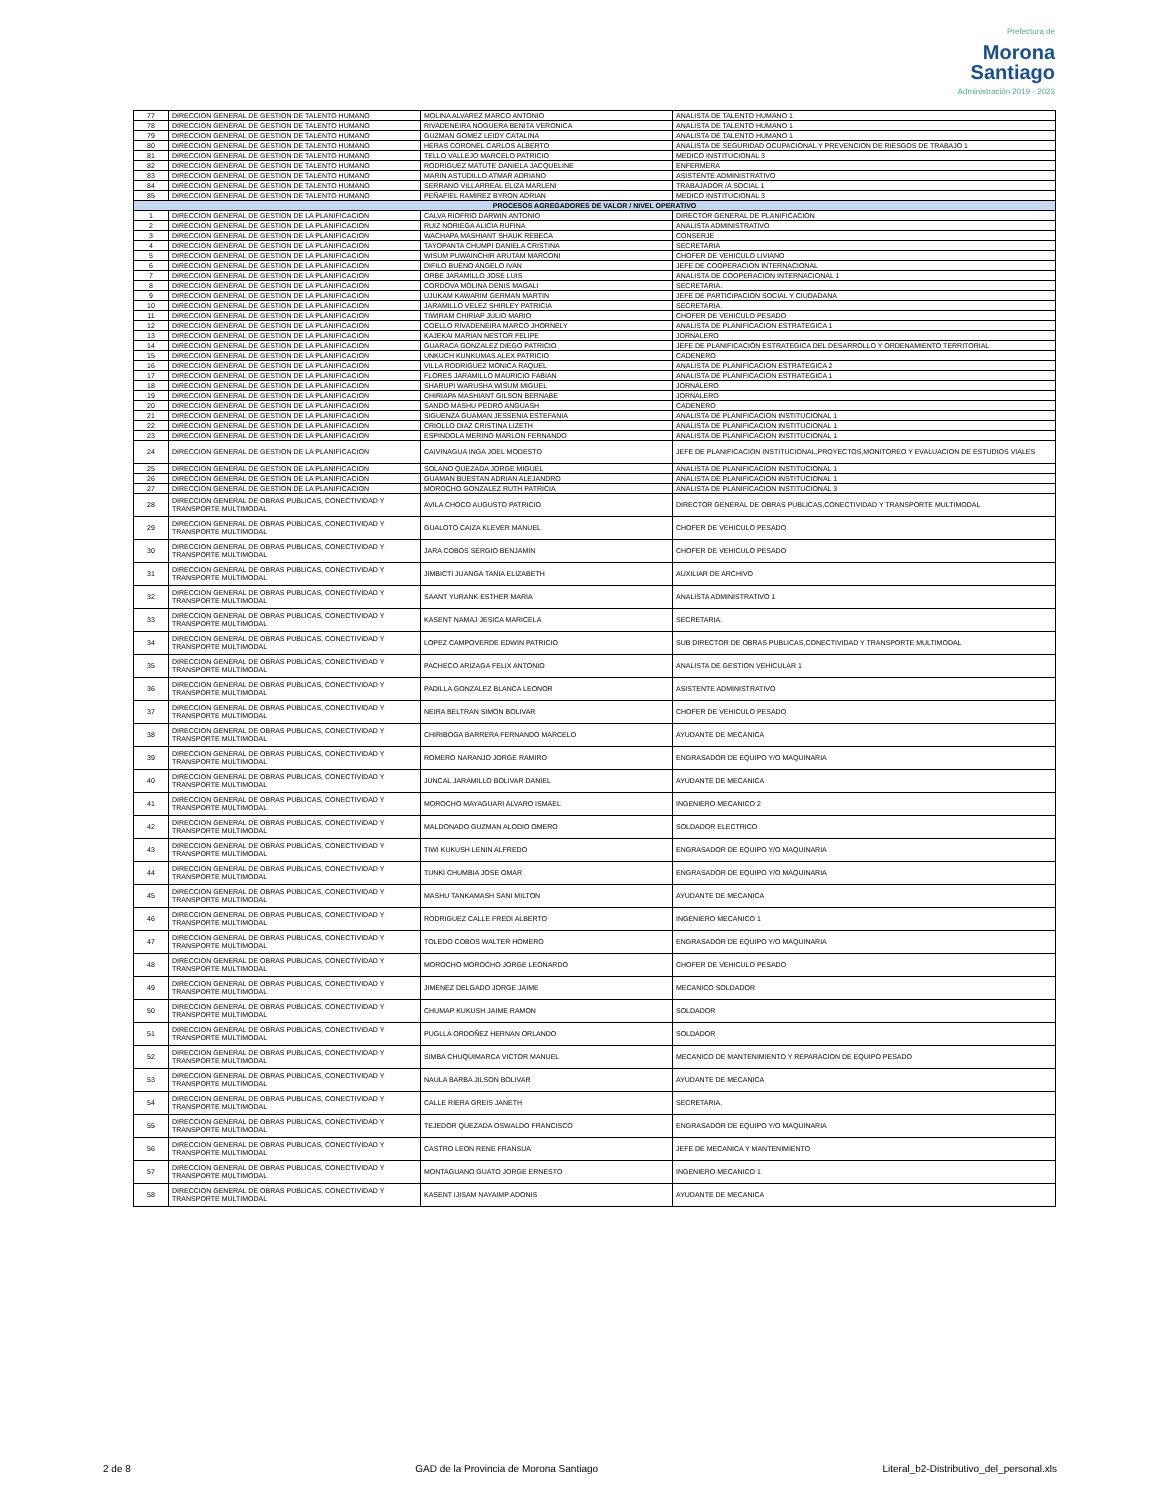Prefectura de
Morona
Santiago
Administración 2019 - 2023
| 77 | DIRECCION GENERAL DE GESTION DE TALENTO HUMANO | MOLINA ALVAREZ MARCO ANTONIO | ANALISTA DE TALENTO HUMANO 1 |
| 78 | DIRECCION GENERAL DE GESTION DE TALENTO HUMANO | RIVADENEIRA NOGUERA BENITA VERONICA | ANALISTA DE TALENTO HUMANO 1 |
| 79 | DIRECCION GENERAL DE GESTION DE TALENTO HUMANO | GUZMAN GOMEZ LEIDY CATALINA | ANALISTA DE TALENTO HUMANO 1 |
| 80 | DIRECCION GENERAL DE GESTION DE TALENTO HUMANO | HERAS CORONEL CARLOS ALBERTO | ANALISTA DE SEGURIDAD OCUPACIONAL Y PREVENCION DE RIESGOS DE TRABAJO 1 |
| 81 | DIRECCION GENERAL DE GESTION DE TALENTO HUMANO | TELLO VALLEJO MARCELO PATRICIO | MEDICO INSTITUCIONAL 3 |
| 82 | DIRECCION GENERAL DE GESTION DE TALENTO HUMANO | RODRIGUEZ MATUTE DANIELA JACQUELINE | ENFERMERA |
| 83 | DIRECCION GENERAL DE GESTION DE TALENTO HUMANO | MARIN ASTUDILLO ATMAR ADRIANO | ASISTENTE ADMINISTRATIVO |
| 84 | DIRECCION GENERAL DE GESTION DE TALENTO HUMANO | SERRANO VILLARREAL ELIZA MARLENI | TRABAJADOR /A SOCIAL 1 |
| 85 | DIRECCION GENERAL DE GESTION DE TALENTO HUMANO | PEÑAFIEL RAMIREZ BYRON ADRIAN | MEDICO INSTITUCIONAL 3 |
| PROCESOS AGREGADORES DE VALOR / NIVEL OPERATIVO | | | |
| 1 | DIRECCION GENERAL DE GESTION DE LA PLANIFICACION | CALVA RIOFRIO DARWIN ANTONIO | DIRECTOR GENERAL DE PLANIFICACION |
| 2 | DIRECCION GENERAL DE GESTION DE LA PLANIFICACION | RUIZ NORIEGA ALICIA RUFINA | ANALISTA ADMINISTRATIVO |
| 3 | DIRECCION GENERAL DE GESTION DE LA PLANIFICACION | WACHAPA MASHIANT SHAUK REBECA | CONSERJE |
| 4 | DIRECCION GENERAL DE GESTION DE LA PLANIFICACION | TAYOPANTA CHUMPI DANIELA CRISTINA | SECRETARIA |
| 5 | DIRECCION GENERAL DE GESTION DE LA PLANIFICACION | WISUM PUWAINCHIR ARUTAM MARCONI | CHOFER DE VEHICULO LIVIANO |
| 6 | DIRECCION GENERAL DE GESTION DE LA PLANIFICACION | DIFILO BUENO ANGELO IVAN | JEFE DE COOPERACION INTERNACIONAL |
| 7 | DIRECCION GENERAL DE GESTION DE LA PLANIFICACION | ORBE JARAMILLO JOSE LUIS | ANALISTA DE COOPERACION INTERNACIONAL 1 |
| 8 | DIRECCION GENERAL DE GESTION DE LA PLANIFICACION | CORDOVA MOLINA DENIS MAGALI | SECRETARIA. |
| 9 | DIRECCION GENERAL DE GESTION DE LA PLANIFICACION | UJUKAM KAWARIM GERMAN MARTIN | JEFE DE PARTICIPACION SOCIAL Y CIUDADANA |
| 10 | DIRECCION GENERAL DE GESTION DE LA PLANIFICACION | JARAMILLO VELEZ SHIRLEY PATRICIA | SECRETARIA. |
| 11 | DIRECCION GENERAL DE GESTION DE LA PLANIFICACION | TIWIRAM CHIRIAP JULIO MARIO | CHOFER DE VEHICULO PESADO |
| 12 | DIRECCION GENERAL DE GESTION DE LA PLANIFICACION | COELLO RIVADENEIRA MARCO JHORNELY | ANALISTA DE PLANIFICACION ESTRATEGICA 1 |
| 13 | DIRECCION GENERAL DE GESTION DE LA PLANIFICACION | KAJEKAI MARIAN NESTOR FELIPE | JORNALERO |
| 14 | DIRECCION GENERAL DE GESTION DE LA PLANIFICACION | GUARACA GONZALEZ DIEGO PATRICIO | JEFE DE PLANIFICACIÓN ESTRATEGICA DEL DESARROLLO Y ORDENAMIENTO TERRITORIAL |
| 15 | DIRECCION GENERAL DE GESTION DE LA PLANIFICACION | UNKUCH KUNKUMAS ALEX PATRICIO | CADENERO |
| 16 | DIRECCION GENERAL DE GESTION DE LA PLANIFICACION | VILLA RODRIGUEZ MONICA RAQUEL | ANALISTA DE PLANIFICACION ESTRATEGICA 2 |
| 17 | DIRECCION GENERAL DE GESTION DE LA PLANIFICACION | FLORES JARAMILLO MAURICIO FABIAN | ANALISTA DE PLANIFICACION ESTRATEGICA 1 |
| 18 | DIRECCION GENERAL DE GESTION DE LA PLANIFICACION | SHARUPI WARUSHA WISUM MIGUEL | JORNALERO |
| 19 | DIRECCION GENERAL DE GESTION DE LA PLANIFICACION | CHIRIAPA MASHIANT GILSON BERNABE | JORNALERO |
| 20 | DIRECCION GENERAL DE GESTION DE LA PLANIFICACION | SANDO MASHU PEDRO ANGUASH | CADENERO |
| 21 | DIRECCION GENERAL DE GESTION DE LA PLANIFICACION | SIGUENZA GUAMAN JESSENIA ESTEFANIA | ANALISTA DE PLANIFICACION INSTITUCIONAL 1 |
| 22 | DIRECCION GENERAL DE GESTION DE LA PLANIFICACION | CRIOLLO DIAZ CRISTINA LIZETH | ANALISTA DE PLANIFICACION INSTITUCIONAL 1 |
| 23 | DIRECCION GENERAL DE GESTION DE LA PLANIFICACION | ESPINDOLA MERINO MARLON FERNANDO | ANALISTA DE PLANIFICACION INSTITUCIONAL 1 |
| 24 | DIRECCION GENERAL DE GESTION DE LA PLANIFICACION | CAIVINAGUA INGA JOEL MODESTO | JEFE DE PLANIFICACION INSTITUCIONAL,PROYECTOS,MONITOREO Y EVALUACION DE ESTUDIOS VIALES |
| 25 | DIRECCION GENERAL DE GESTION DE LA PLANIFICACION | SOLANO QUEZADA JORGE MIGUEL | ANALISTA DE PLANIFICACION INSTITUCIONAL 1 |
| 26 | DIRECCION GENERAL DE GESTION DE LA PLANIFICACION | GUAMAN BUESTAN ADRIAN ALEJANDRO | ANALISTA DE PLANIFICACION INSTITUCIONAL 1 |
| 27 | DIRECCION GENERAL DE GESTION DE LA PLANIFICACION | MOROCHO GONZALEZ RUTH PATRICIA | ANALISTA DE PLANIFICACION INSTITUCIONAL 3 |
| 28 | DIRECCION GENERAL DE OBRAS PUBLICAS, CONECTIVIDAD Y TRANSPORTE MULTIMODAL | AVILA CHOCO AUGUSTO PATRICIO | DIRECTOR GENERAL DE OBRAS PUBLICAS,CONECTIVIDAD Y TRANSPORTE MULTIMODAL |
| 29 | DIRECCION GENERAL DE OBRAS PUBLICAS, CONECTIVIDAD Y TRANSPORTE MULTIMODAL | GUALOTO CAIZA KLEVER MANUEL | CHOFER DE VEHICULO PESADO |
| 30 | DIRECCION GENERAL DE OBRAS PUBLICAS, CONECTIVIDAD Y TRANSPORTE MULTIMODAL | JARA COBOS SERGIO BENJAMIN | CHOFER DE VEHICULO PESADO |
| 31 | DIRECCION GENERAL DE OBRAS PUBLICAS, CONECTIVIDAD Y TRANSPORTE MULTIMODAL | JIMBICTI JUANGA TANIA ELIZABETH | AUXILIAR DE ARCHIVO |
| 32 | DIRECCION GENERAL DE OBRAS PUBLICAS, CONECTIVIDAD Y TRANSPORTE MULTIMODAL | SAANT YURANK ESTHER MARIA | ANALISTA ADMINISTRATIVO 1 |
| 33 | DIRECCION GENERAL DE OBRAS PUBLICAS, CONECTIVIDAD Y TRANSPORTE MULTIMODAL | KASENT NAMAJ JESICA MARICELA | SECRETARIA. |
| 34 | DIRECCION GENERAL DE OBRAS PUBLICAS, CONECTIVIDAD Y TRANSPORTE MULTIMODAL | LOPEZ CAMPOVERDE EDWIN PATRICIO | SUB DIRECTOR DE OBRAS PUBLICAS,CONECTIVIDAD Y TRANSPORTE MULTIMODAL |
| 35 | DIRECCION GENERAL DE OBRAS PUBLICAS, CONECTIVIDAD Y TRANSPORTE MULTIMODAL | PACHECO ARIZAGA FELIX ANTONIO | ANALISTA DE GESTION VEHICULAR 1 |
| 36 | DIRECCION GENERAL DE OBRAS PUBLICAS, CONECTIVIDAD Y TRANSPORTE MULTIMODAL | PADILLA GONZALEZ BLANCA LEONOR | ASISTENTE ADMINISTRATIVO |
| 37 | DIRECCION GENERAL DE OBRAS PUBLICAS, CONECTIVIDAD Y TRANSPORTE MULTIMODAL | NEIRA BELTRAN SIMON BOLIVAR | CHOFER DE VEHICULO PESADO |
| 38 | DIRECCION GENERAL DE OBRAS PUBLICAS, CONECTIVIDAD Y TRANSPORTE MULTIMODAL | CHIRIBOGA BARRERA FERNANDO MARCELO | AYUDANTE DE MECANICA |
| 39 | DIRECCION GENERAL DE OBRAS PUBLICAS, CONECTIVIDAD Y TRANSPORTE MULTIMODAL | ROMERO NARANJO JORGE RAMIRO | ENGRASADOR DE EQUIPO Y/O MAQUINARIA |
| 40 | DIRECCION GENERAL DE OBRAS PUBLICAS, CONECTIVIDAD Y TRANSPORTE MULTIMODAL | JUNCAL JARAMILLO BOLIVAR DANIEL | AYUDANTE DE MECANICA |
| 41 | DIRECCION GENERAL DE OBRAS PUBLICAS, CONECTIVIDAD Y TRANSPORTE MULTIMODAL | MOROCHO MAYAGUARI ALVARO ISMAEL | INGENIERO MECANICO 2 |
| 42 | DIRECCION GENERAL DE OBRAS PUBLICAS, CONECTIVIDAD Y TRANSPORTE MULTIMODAL | MALDONADO GUZMAN ALODIO OMERO | SOLDADOR ELECTRICO |
| 43 | DIRECCION GENERAL DE OBRAS PUBLICAS, CONECTIVIDAD Y TRANSPORTE MULTIMODAL | TIWI KUKUSH LENIN ALFREDO | ENGRASADOR DE EQUIPO Y/O MAQUINARIA |
| 44 | DIRECCION GENERAL DE OBRAS PUBLICAS, CONECTIVIDAD Y TRANSPORTE MULTIMODAL | TUNKI CHUMBIA JOSE OMAR | ENGRASADOR DE EQUIPO Y/O MAQUINARIA |
| 45 | DIRECCION GENERAL DE OBRAS PUBLICAS, CONECTIVIDAD Y TRANSPORTE MULTIMODAL | MASHU TANKAMASH SANI MILTON | AYUDANTE DE MECANICA |
| 46 | DIRECCION GENERAL DE OBRAS PUBLICAS, CONECTIVIDAD Y TRANSPORTE MULTIMODAL | RODRIGUEZ CALLE FREDI ALBERTO | INGENIERO MECANICO 1 |
| 47 | DIRECCION GENERAL DE OBRAS PUBLICAS, CONECTIVIDAD Y TRANSPORTE MULTIMODAL | TOLEDO COBOS WALTER HOMERO | ENGRASADOR DE EQUIPO Y/O MAQUINARIA |
| 48 | DIRECCION GENERAL DE OBRAS PUBLICAS, CONECTIVIDAD Y TRANSPORTE MULTIMODAL | MOROCHO MOROCHO JORGE LEONARDO | CHOFER DE VEHICULO PESADO |
| 49 | DIRECCION GENERAL DE OBRAS PUBLICAS, CONECTIVIDAD Y TRANSPORTE MULTIMODAL | JIMENEZ DELGADO JORGE JAIME | MECANICO SOLDADOR |
| 50 | DIRECCION GENERAL DE OBRAS PUBLICAS, CONECTIVIDAD Y TRANSPORTE MULTIMODAL | CHUMAP KUKUSH JAIME RAMON | SOLDADOR |
| 51 | DIRECCION GENERAL DE OBRAS PUBLICAS, CONECTIVIDAD Y TRANSPORTE MULTIMODAL | PUGLLA ORDOÑEZ HERNAN ORLANDO | SOLDADOR |
| 52 | DIRECCION GENERAL DE OBRAS PUBLICAS, CONECTIVIDAD Y TRANSPORTE MULTIMODAL | SIMBA CHUQUIMARCA VICTOR MANUEL | MECANICO DE MANTENIMIENTO Y REPARACION DE EQUIPO PESADO |
| 53 | DIRECCION GENERAL DE OBRAS PUBLICAS, CONECTIVIDAD Y TRANSPORTE MULTIMODAL | NAULA BARBA JILSON BOLIVAR | AYUDANTE DE MECANICA |
| 54 | DIRECCION GENERAL DE OBRAS PUBLICAS, CONECTIVIDAD Y TRANSPORTE MULTIMODAL | CALLE RIERA GREIS JANETH | SECRETARIA. |
| 55 | DIRECCION GENERAL DE OBRAS PUBLICAS, CONECTIVIDAD Y TRANSPORTE MULTIMODAL | TEJEDOR QUEZADA OSWALDO FRANCISCO | ENGRASADOR DE EQUIPO Y/O MAQUINARIA |
| 56 | DIRECCION GENERAL DE OBRAS PUBLICAS, CONECTIVIDAD Y TRANSPORTE MULTIMODAL | CASTRO LEON RENE FRANSUA | JEFE DE MECANICA Y MANTENIMIENTO |
| 57 | DIRECCION GENERAL DE OBRAS PUBLICAS, CONECTIVIDAD Y TRANSPORTE MULTIMODAL | MONTAGUANO GUATO JORGE ERNESTO | INGENIERO MECANICO 1 |
| 58 | DIRECCION GENERAL DE OBRAS PUBLICAS, CONECTIVIDAD Y TRANSPORTE MULTIMODAL | KASENT IJISAM NAYAIMP ADONIS | AYUDANTE DE MECANICA |
2 de 8 GAD de la Provincia de Morona Santiago Literal_b2-Distributivo_del_personal.xls